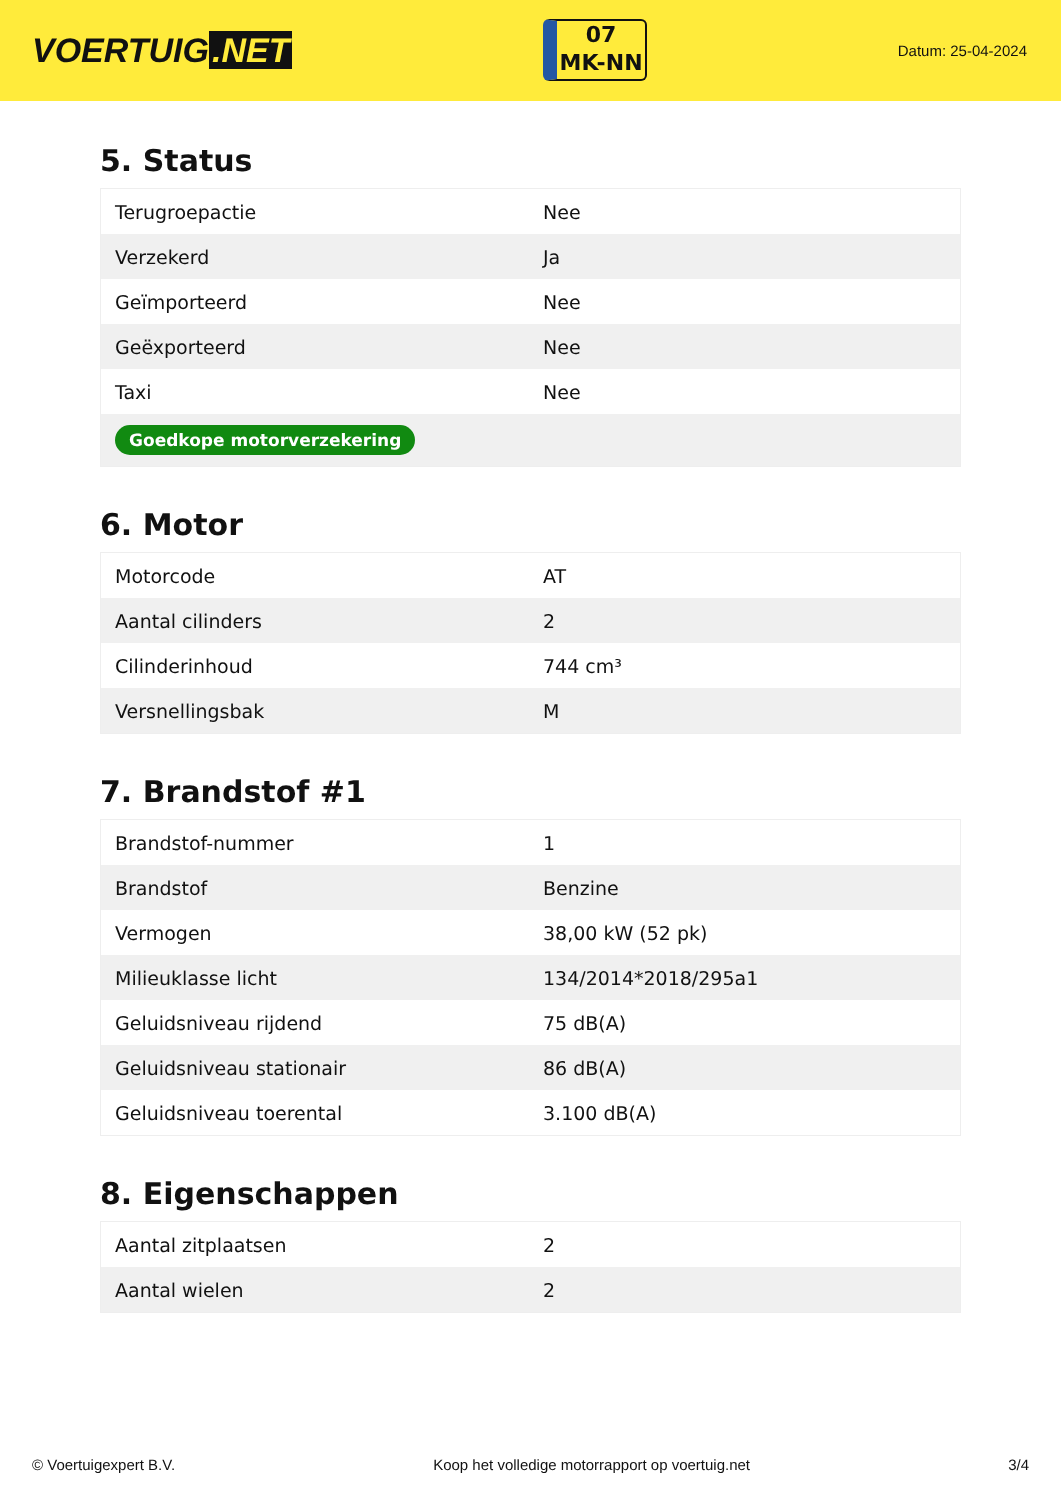VOERTUIG.NET
07
MK-NN
Datum: 25-04-2024
5. Status
| Terugroepactie | Nee |
| Verzekerd | Ja |
| Geïmporteerd | Nee |
| Geëxporteerd | Nee |
| Taxi | Nee |
| Goedkope motorverzekering | |
6. Motor
| Motorcode | AT |
| Aantal cilinders | 2 |
| Cilinderinhoud | 744 cm³ |
| Versnellingsbak | M |
7. Brandstof #1
| Brandstof-nummer | 1 |
| Brandstof | Benzine |
| Vermogen | 38,00 kW (52 pk) |
| Milieuklasse licht | 134/2014*2018/295a1 |
| Geluidsniveau rijdend | 75 dB(A) |
| Geluidsniveau stationair | 86 dB(A) |
| Geluidsniveau toerental | 3.100 dB(A) |
8. Eigenschappen
| Aantal zitplaatsen | 2 |
| Aantal wielen | 2 |
© Voertuigexpert B.V. Koop het volledige motorrapport op voertuig.net 3/4